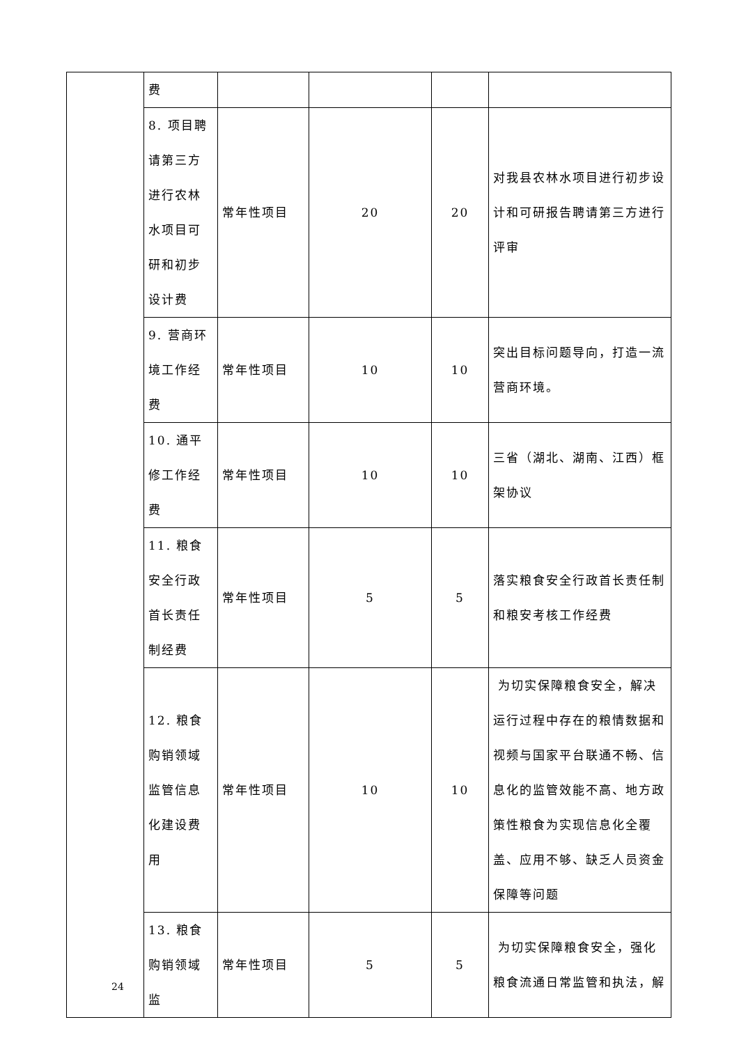| | 费 | | | | |
| | 8. 项目聘请第三方进行农林水项目可研和初步设计费 | 常年性项目 | 20 | 20 | 对我县农林水项目进行初步设计和可研报告聘请第三方进行评审 |
| | 9. 营商环境工作经费 | 常年性项目 | 10 | 10 | 突出目标问题导向，打造一流营商环境。 |
| | 10. 通平修工作经费 | 常年性项目 | 10 | 10 | 三省（湖北、湖南、江西）框架协议 |
| | 11. 粮食安全行政首长责任制经费 | 常年性项目 | 5 | 5 | 落实粮食安全行政首长责任制和粮安考核工作经费 |
| | 12. 粮食购销领域监管信息化建设费用 | 常年性项目 | 10 | 10 | 为切实保障粮食安全，解决运行过程中存在的粮情数据和视频与国家平台联通不畅、信息化的监管效能不高、地方政策性粮食为实现信息化全覆盖、应用不够、缺乏人员资金保障等问题 |
| | 13. 粮食购销领域监 | 常年性项目 | 5 | 5 | 为切实保障粮食安全，强化粮食流通日常监管和执法，解 |
24